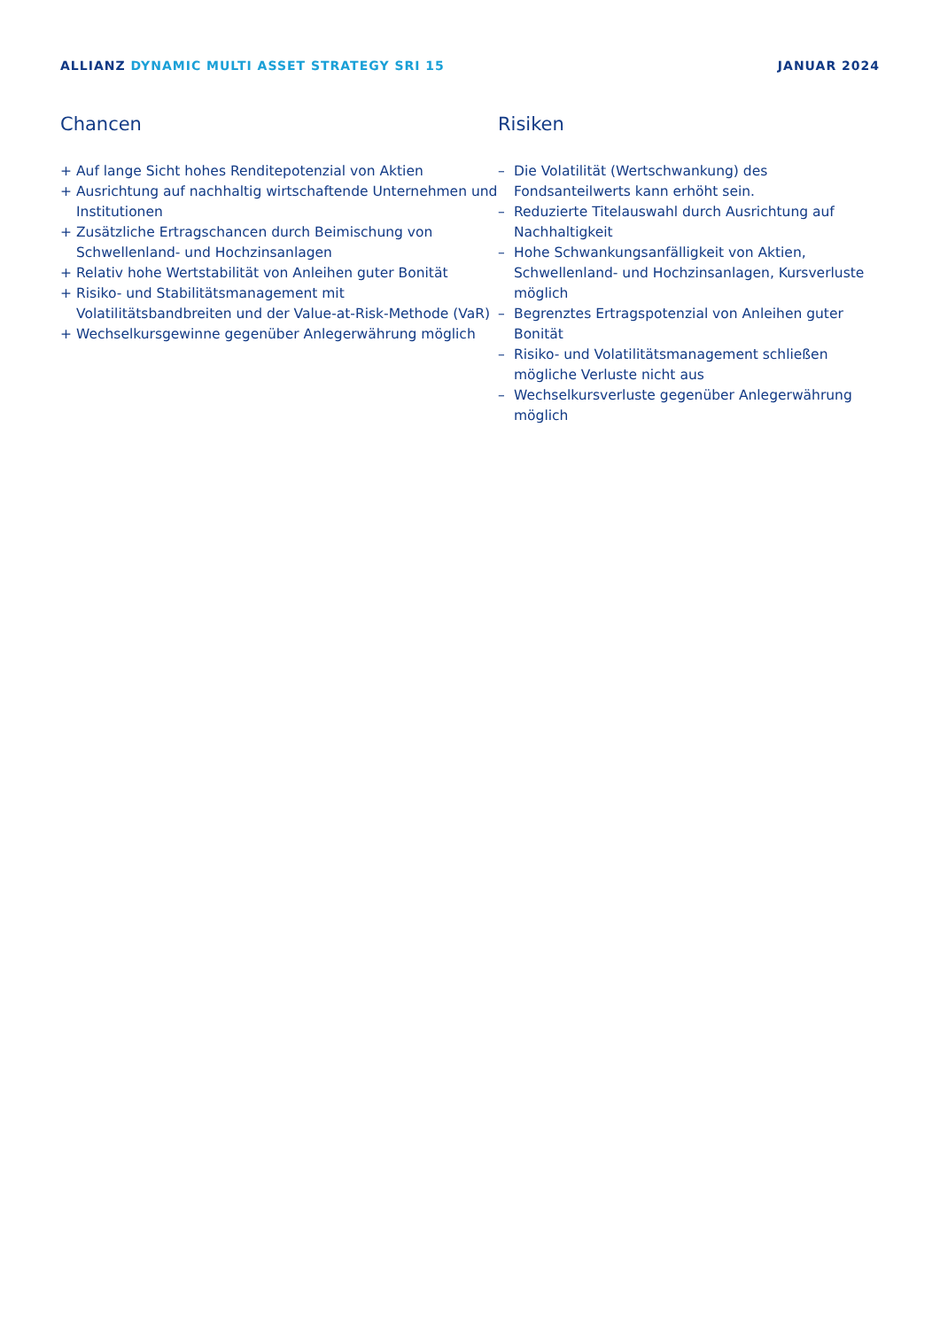ALLIANZ DYNAMIC MULTI ASSET STRATEGY SRI 15
JANUAR 2024
Chancen
+ Auf lange Sicht hohes Renditepotenzial von Aktien
+ Ausrichtung auf nachhaltig wirtschaftende Unternehmen und Institutionen
+ Zusätzliche Ertragschancen durch Beimischung von Schwellenland- und Hochzinsanlagen
+ Relativ hohe Wertstabilität von Anleihen guter Bonität
+ Risiko- und Stabilitätsmanagement mit Volatilitätsbandbreiten und der Value-at-Risk-Methode (VaR)
+ Wechselkursgewinne gegenüber Anlegerwährung möglich
Risiken
– Die Volatilität (Wertschwankung) des Fondsanteilwerts kann erhöht sein.
– Reduzierte Titelauswahl durch Ausrichtung auf Nachhaltigkeit
– Hohe Schwankungsanfälligkeit von Aktien, Schwellenland- und Hochzinsanlagen, Kursverluste möglich
– Begrenztes Ertragspotenzial von Anleihen guter Bonität
– Risiko- und Volatilitätsmanagement schließen mögliche Verluste nicht aus
– Wechselkursverluste gegenüber Anlegerwährung möglich